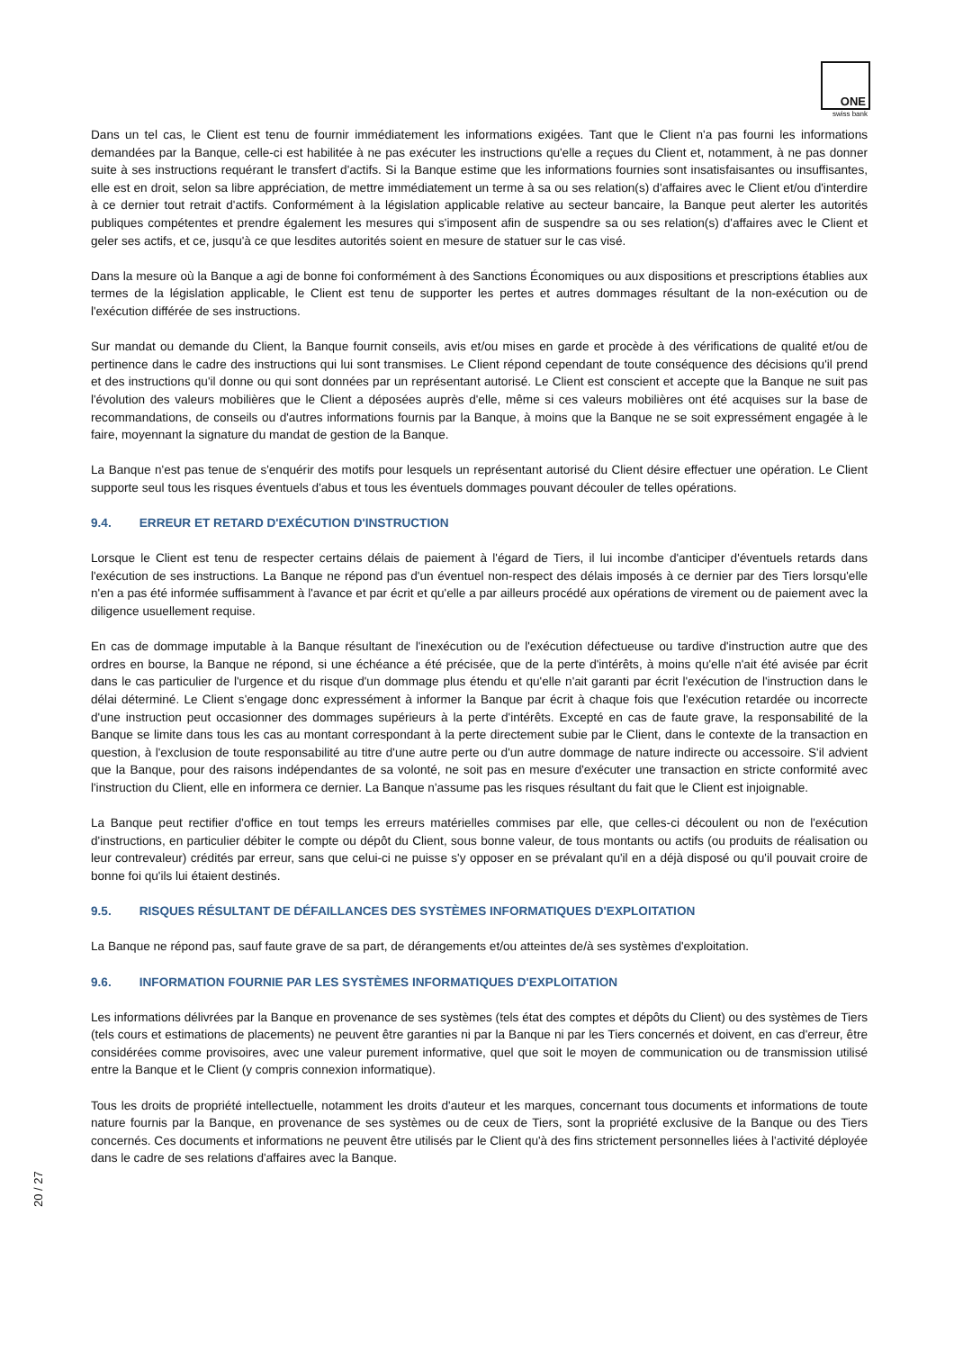ONE
swiss bank
Dans un tel cas, le Client est tenu de fournir immédiatement les informations exigées. Tant que le Client n'a pas fourni les informations demandées par la Banque, celle-ci est habilitée à ne pas exécuter les instructions qu'elle a reçues du Client et, notamment, à ne pas donner suite à ses instructions requérant le transfert d'actifs. Si la Banque estime que les informations fournies sont insatisfaisantes ou insuffisantes, elle est en droit, selon sa libre appréciation, de mettre immédiatement un terme à sa ou ses relation(s) d'affaires avec le Client et/ou d'interdire à ce dernier tout retrait d'actifs. Conformément à la législation applicable relative au secteur bancaire, la Banque peut alerter les autorités publiques compétentes et prendre également les mesures qui s'imposent afin de suspendre sa ou ses relation(s) d'affaires avec le Client et geler ses actifs, et ce, jusqu'à ce que lesdites autorités soient en mesure de statuer sur le cas visé.
Dans la mesure où la Banque a agi de bonne foi conformément à des Sanctions Économiques ou aux dispositions et prescriptions établies aux termes de la législation applicable, le Client est tenu de supporter les pertes et autres dommages résultant de la non-exécution ou de l'exécution différée de ses instructions.
Sur mandat ou demande du Client, la Banque fournit conseils, avis et/ou mises en garde et procède à des vérifications de qualité et/ou de pertinence dans le cadre des instructions qui lui sont transmises. Le Client répond cependant de toute conséquence des décisions qu'il prend et des instructions qu'il donne ou qui sont données par un représentant autorisé. Le Client est conscient et accepte que la Banque ne suit pas l'évolution des valeurs mobilières que le Client a déposées auprès d'elle, même si ces valeurs mobilières ont été acquises sur la base de recommandations, de conseils ou d'autres informations fournis par la Banque, à moins que la Banque ne se soit expressément engagée à le faire, moyennant la signature du mandat de gestion de la Banque.
La Banque n'est pas tenue de s'enquérir des motifs pour lesquels un représentant autorisé du Client désire effectuer une opération. Le Client supporte seul tous les risques éventuels d'abus et tous les éventuels dommages pouvant découler de telles opérations.
9.4. ERREUR ET RETARD D'EXÉCUTION D'INSTRUCTION
Lorsque le Client est tenu de respecter certains délais de paiement à l'égard de Tiers, il lui incombe d'anticiper d'éventuels retards dans l'exécution de ses instructions. La Banque ne répond pas d'un éventuel non-respect des délais imposés à ce dernier par des Tiers lorsqu'elle n'en a pas été informée suffisamment à l'avance et par écrit et qu'elle a par ailleurs procédé aux opérations de virement ou de paiement avec la diligence usuellement requise.
En cas de dommage imputable à la Banque résultant de l'inexécution ou de l'exécution défectueuse ou tardive d'instruction autre que des ordres en bourse, la Banque ne répond, si une échéance a été précisée, que de la perte d'intérêts, à moins qu'elle n'ait été avisée par écrit dans le cas particulier de l'urgence et du risque d'un dommage plus étendu et qu'elle n'ait garanti par écrit l'exécution de l'instruction dans le délai déterminé. Le Client s'engage donc expressément à informer la Banque par écrit à chaque fois que l'exécution retardée ou incorrecte d'une instruction peut occasionner des dommages supérieurs à la perte d'intérêts. Excepté en cas de faute grave, la responsabilité de la Banque se limite dans tous les cas au montant correspondant à la perte directement subie par le Client, dans le contexte de la transaction en question, à l'exclusion de toute responsabilité au titre d'une autre perte ou d'un autre dommage de nature indirecte ou accessoire. S'il advient que la Banque, pour des raisons indépendantes de sa volonté, ne soit pas en mesure d'exécuter une transaction en stricte conformité avec l'instruction du Client, elle en informera ce dernier. La Banque n'assume pas les risques résultant du fait que le Client est injoignable.
La Banque peut rectifier d'office en tout temps les erreurs matérielles commises par elle, que celles-ci découlent ou non de l'exécution d'instructions, en particulier débiter le compte ou dépôt du Client, sous bonne valeur, de tous montants ou actifs (ou produits de réalisation ou leur contrevaleur) crédités par erreur, sans que celui-ci ne puisse s'y opposer en se prévalant qu'il en a déjà disposé ou qu'il pouvait croire de bonne foi qu'ils lui étaient destinés.
9.5. RISQUES RÉSULTANT DE DÉFAILLANCES DES SYSTÈMES INFORMATIQUES D'EXPLOITATION
La Banque ne répond pas, sauf faute grave de sa part, de dérangements et/ou atteintes de/à ses systèmes d'exploitation.
9.6. INFORMATION FOURNIE PAR LES SYSTÈMES INFORMATIQUES D'EXPLOITATION
Les informations délivrées par la Banque en provenance de ses systèmes (tels état des comptes et dépôts du Client) ou des systèmes de Tiers (tels cours et estimations de placements) ne peuvent être garanties ni par la Banque ni par les Tiers concernés et doivent, en cas d'erreur, être considérées comme provisoires, avec une valeur purement informative, quel que soit le moyen de communication ou de transmission utilisé entre la Banque et le Client (y compris connexion informatique).
Tous les droits de propriété intellectuelle, notamment les droits d'auteur et les marques, concernant tous documents et informations de toute nature fournis par la Banque, en provenance de ses systèmes ou de ceux de Tiers, sont la propriété exclusive de la Banque ou des Tiers concernés. Ces documents et informations ne peuvent être utilisés par le Client qu'à des fins strictement personnelles liées à l'activité déployée dans le cadre de ses relations d'affaires avec la Banque.
20 / 27